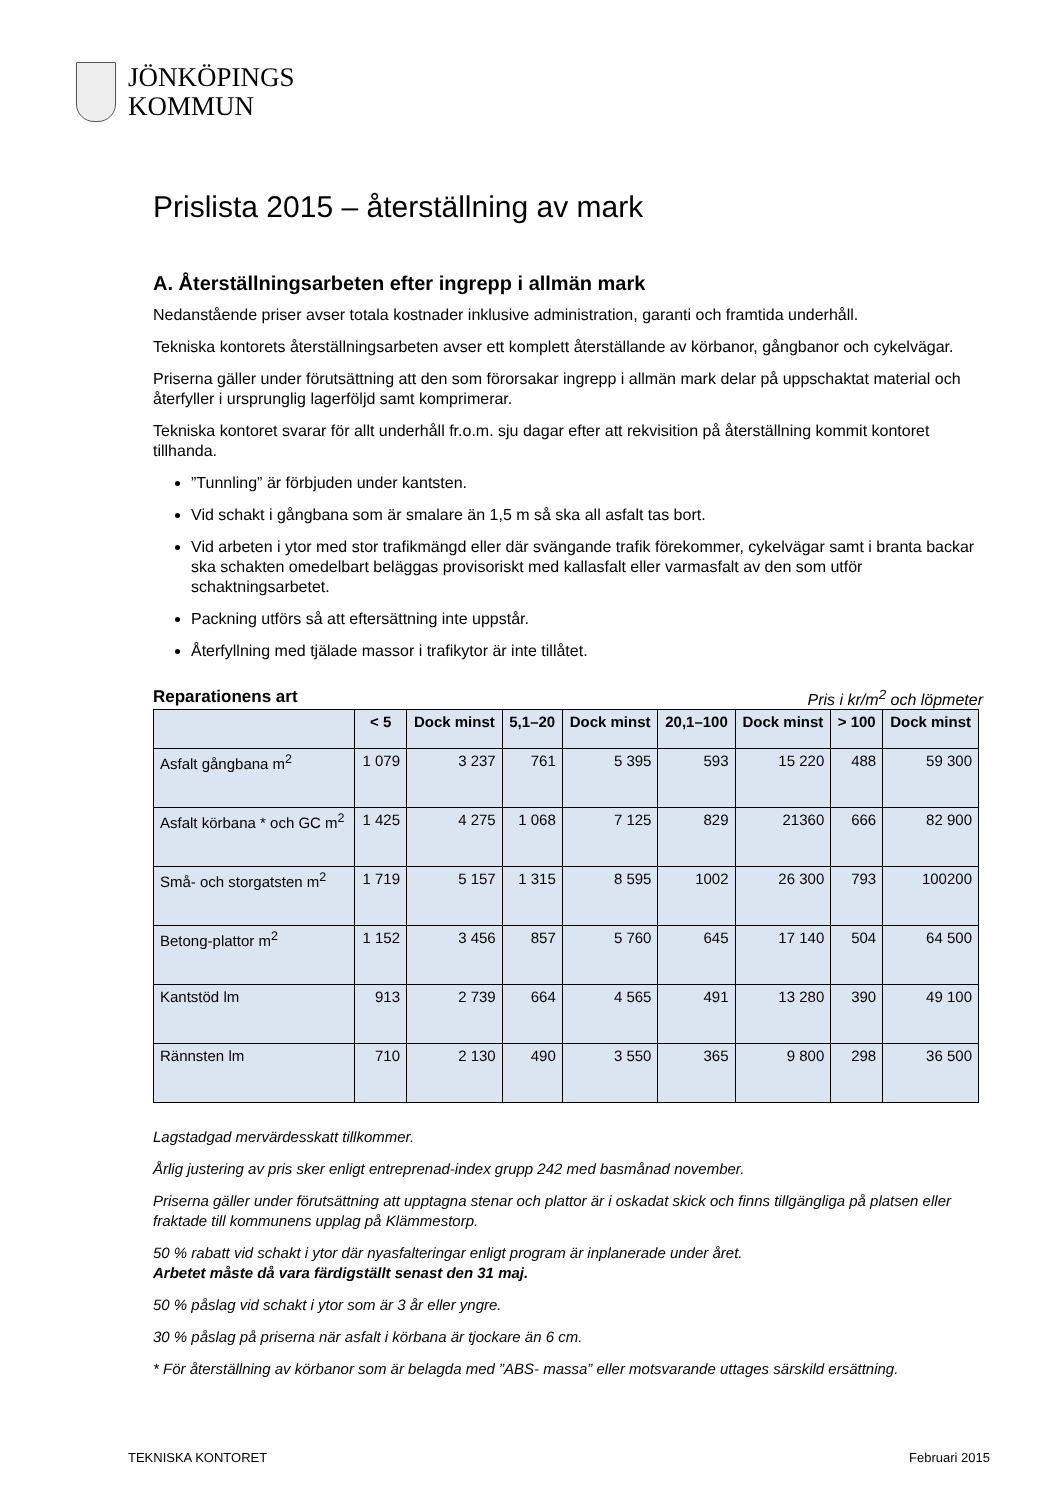JÖNKÖPINGS
KOMMUN
Prislista 2015 – återställning av mark
A. Återställningsarbeten efter ingrepp i allmän mark
Nedanstående priser avser totala kostnader inklusive administration, garanti och framtida underhåll.
Tekniska kontorets återställningsarbeten avser ett komplett återställande av körbanor, gångbanor och cykelvägar.
Priserna gäller under förutsättning att den som förorsakar ingrepp i allmän mark delar på uppschaktat material och återfyller i ursprunglig lagerföljd samt komprimerar.
Tekniska kontoret svarar för allt underhåll fr.o.m. sju dagar efter att rekvisition på återställning kommit kontoret tillhanda.
”Tunnling” är förbjuden under kantsten.
Vid schakt i gångbana som är smalare än 1,5 m så ska all asfalt tas bort.
Vid arbeten i ytor med stor trafikmängd eller där svängande trafik förekommer, cykelvägar samt i branta backar ska schakten omedelbart beläggas provisoriskt med kallasfalt eller varmasfalt av den som utför schaktningsarbetet.
Packning utförs så att eftersättning inte uppstår.
Återfyllning med tjälade massor i trafikytor är inte tillåtet.
Reparationens art Pris i kr/m<sup>2</sup> och löpmeter
| | < 5 | Dock minst | 5,1–20 | Dock minst | 20,1–100 | Dock minst | > 100 | Dock minst |
| --- | --- | --- | --- | --- | --- | --- | --- | --- |
| Asfalt gångbana m<sup>2</sup> | 1 079 | 3 237 | 761 | 5 395 | 593 | 15 220 | 488 | 59 300 |
| Asfalt körbana * och GC m<sup>2</sup> | 1 425 | 4 275 | 1 068 | 7 125 | 829 | 21360 | 666 | 82 900 |
| Små- och storgatsten m<sup>2</sup> | 1 719 | 5 157 | 1 315 | 8 595 | 1002 | 26 300 | 793 | 100200 |
| Betong-plattor m<sup>2</sup> | 1 152 | 3 456 | 857 | 5 760 | 645 | 17 140 | 504 | 64 500 |
| Kantstöd lm | 913 | 2 739 | 664 | 4 565 | 491 | 13 280 | 390 | 49 100 |
| Rännsten lm | 710 | 2 130 | 490 | 3 550 | 365 | 9 800 | 298 | 36 500 |
Lagstadgad mervärdesskatt tillkommer.
Årlig justering av pris sker enligt entreprenad-index grupp 242 med basmånad november.
Priserna gäller under förutsättning att upptagna stenar och plattor är i oskadat skick och finns tillgängliga på platsen eller fraktade till kommunens upplag på Klämmestorp.
50 % rabatt vid schakt i ytor där nyasfalteringar enligt program är inplanerade under året.
Arbetet måste då vara färdigställt senast den 31 maj.
50 % påslag vid schakt i ytor som är 3 år eller yngre.
30 % påslag på priserna när asfalt i körbana är tjockare än 6 cm.
* För återställning av körbanor som är belagda med ”ABS- massa” eller motsvarande uttages särskild ersättning.
TEKNISKA KONTORET Februari 2015